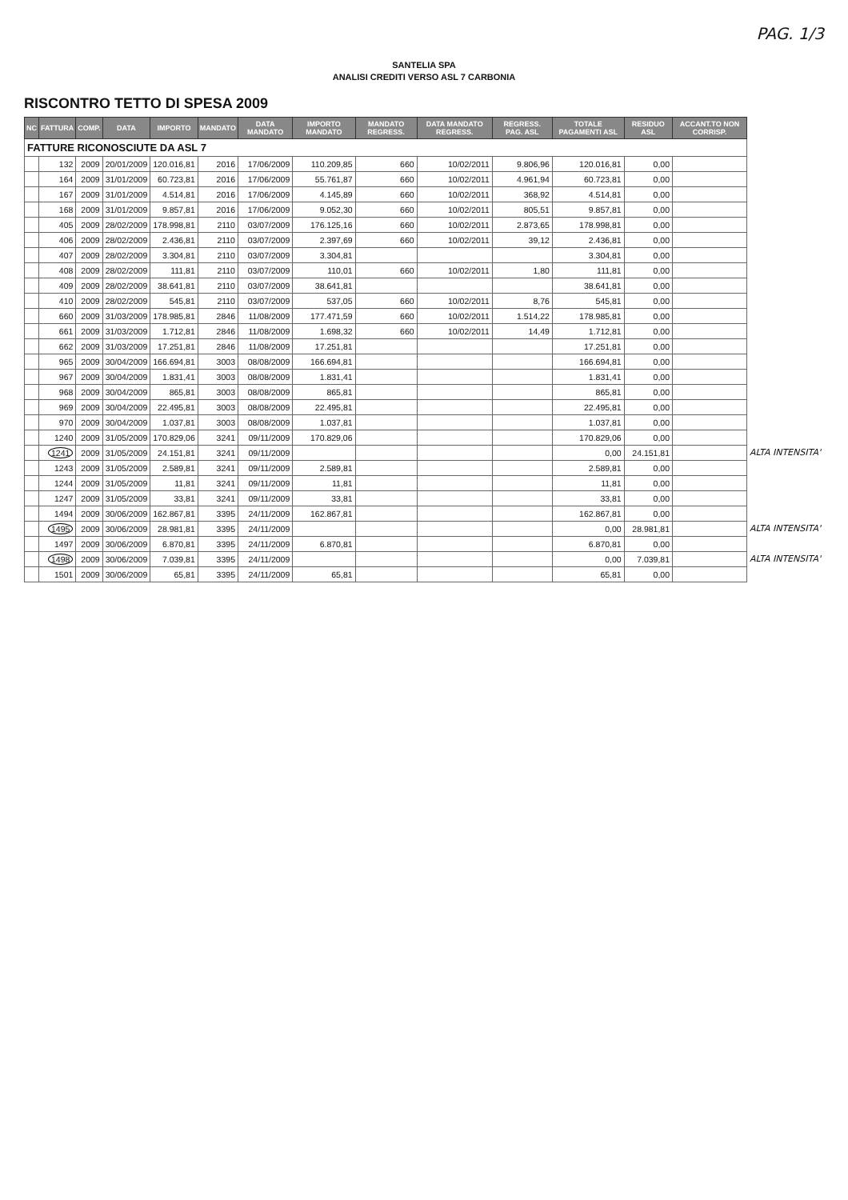PAG. 1/3
SANTELIA SPA
ANALISI CREDITI VERSO ASL 7 CARBONIA
RISCONTRO TETTO DI SPESA 2009
| NC | FATTURA | COMP. | DATA | IMPORTO | MANDATO | DATA MANDATO | IMPORTO MANDATO | MANDATO REGRESS. | DATA MANDATO REGRESS. | REGRESS. PAG. ASL | TOTALE PAGAMENTI ASL | RESIDUO ASL | ACCANT.TO NON CORRISP. | |
| --- | --- | --- | --- | --- | --- | --- | --- | --- | --- | --- | --- | --- | --- | --- |
| FATTURE RICONOSCIUTE DA ASL 7 | | | | | | | | | | | | | | |
| | 132 | 2009 | 20/01/2009 | 120.016,81 | 2016 | 17/06/2009 | 110.209,85 | 660 | 10/02/2011 | 9.806,96 | 120.016,81 | 0,00 | | |
| | 164 | 2009 | 31/01/2009 | 60.723,81 | 2016 | 17/06/2009 | 55.761,87 | 660 | 10/02/2011 | 4.961,94 | 60.723,81 | 0,00 | | |
| | 167 | 2009 | 31/01/2009 | 4.514,81 | 2016 | 17/06/2009 | 4.145,89 | 660 | 10/02/2011 | 368,92 | 4.514,81 | 0,00 | | |
| | 168 | 2009 | 31/01/2009 | 9.857,81 | 2016 | 17/06/2009 | 9.052,30 | 660 | 10/02/2011 | 805,51 | 9.857,81 | 0,00 | | |
| | 405 | 2009 | 28/02/2009 | 178.998,81 | 2110 | 03/07/2009 | 176.125,16 | 660 | 10/02/2011 | 2.873,65 | 178.998,81 | 0,00 | | |
| | 406 | 2009 | 28/02/2009 | 2.436,81 | 2110 | 03/07/2009 | 2.397,69 | 660 | 10/02/2011 | 39,12 | 2.436,81 | 0,00 | | |
| | 407 | 2009 | 28/02/2009 | 3.304,81 | 2110 | 03/07/2009 | 3.304,81 | | | | 3.304,81 | 0,00 | | |
| | 408 | 2009 | 28/02/2009 | 111,81 | 2110 | 03/07/2009 | 110,01 | 660 | 10/02/2011 | 1,80 | 111,81 | 0,00 | | |
| | 409 | 2009 | 28/02/2009 | 38.641,81 | 2110 | 03/07/2009 | 38.641,81 | | | | 38.641,81 | 0,00 | | |
| | 410 | 2009 | 28/02/2009 | 545,81 | 2110 | 03/07/2009 | 537,05 | 660 | 10/02/2011 | 8,76 | 545,81 | 0,00 | | |
| | 660 | 2009 | 31/03/2009 | 178.985,81 | 2846 | 11/08/2009 | 177.471,59 | 660 | 10/02/2011 | 1.514,22 | 178.985,81 | 0,00 | | |
| | 661 | 2009 | 31/03/2009 | 1.712,81 | 2846 | 11/08/2009 | 1.698,32 | 660 | 10/02/2011 | 14,49 | 1.712,81 | 0,00 | | |
| | 662 | 2009 | 31/03/2009 | 17.251,81 | 2846 | 11/08/2009 | 17.251,81 | | | | 17.251,81 | 0,00 | | |
| | 965 | 2009 | 30/04/2009 | 166.694,81 | 3003 | 08/08/2009 | 166.694,81 | | | | 166.694,81 | 0,00 | | |
| | 967 | 2009 | 30/04/2009 | 1.831,41 | 3003 | 08/08/2009 | 1.831,41 | | | | 1.831,41 | 0,00 | | |
| | 968 | 2009 | 30/04/2009 | 865,81 | 3003 | 08/08/2009 | 865,81 | | | | 865,81 | 0,00 | | |
| | 969 | 2009 | 30/04/2009 | 22.495,81 | 3003 | 08/08/2009 | 22.495,81 | | | | 22.495,81 | 0,00 | | |
| | 970 | 2009 | 30/04/2009 | 1.037,81 | 3003 | 08/08/2009 | 1.037,81 | | | | 1.037,81 | 0,00 | | |
| | 1240 | 2009 | 31/05/2009 | 170.829,06 | 3241 | 09/11/2009 | 170.829,06 | | | | 170.829,06 | 0,00 | | |
| | 1241 | 2009 | 31/05/2009 | 24.151,81 | 3241 | 09/11/2009 | | | | | 0,00 | 24.151,81 | | ALTA INTENSITA' |
| | 1243 | 2009 | 31/05/2009 | 2.589,81 | 3241 | 09/11/2009 | 2.589,81 | | | | 2.589,81 | 0,00 | | |
| | 1244 | 2009 | 31/05/2009 | 11,81 | 3241 | 09/11/2009 | 11,81 | | | | 11,81 | 0,00 | | |
| | 1247 | 2009 | 31/05/2009 | 33,81 | 3241 | 09/11/2009 | 33,81 | | | | 33,81 | 0,00 | | |
| | 1494 | 2009 | 30/06/2009 | 162.867,81 | 3395 | 24/11/2009 | 162.867,81 | | | | 162.867,81 | 0,00 | | |
| | 1495 | 2009 | 30/06/2009 | 28.981,81 | 3395 | 24/11/2009 | | | | | 0,00 | 28.981,81 | | ALTA INTENSITA' |
| | 1497 | 2009 | 30/06/2009 | 6.870,81 | 3395 | 24/11/2009 | 6.870,81 | | | | 6.870,81 | 0,00 | | |
| | 1498 | 2009 | 30/06/2009 | 7.039,81 | 3395 | 24/11/2009 | | | | | 0,00 | 7.039,81 | | ALTA INTENSITA' |
| | 1501 | 2009 | 30/06/2009 | 65,81 | 3395 | 24/11/2009 | 65,81 | | | | 65,81 | 0,00 | | |